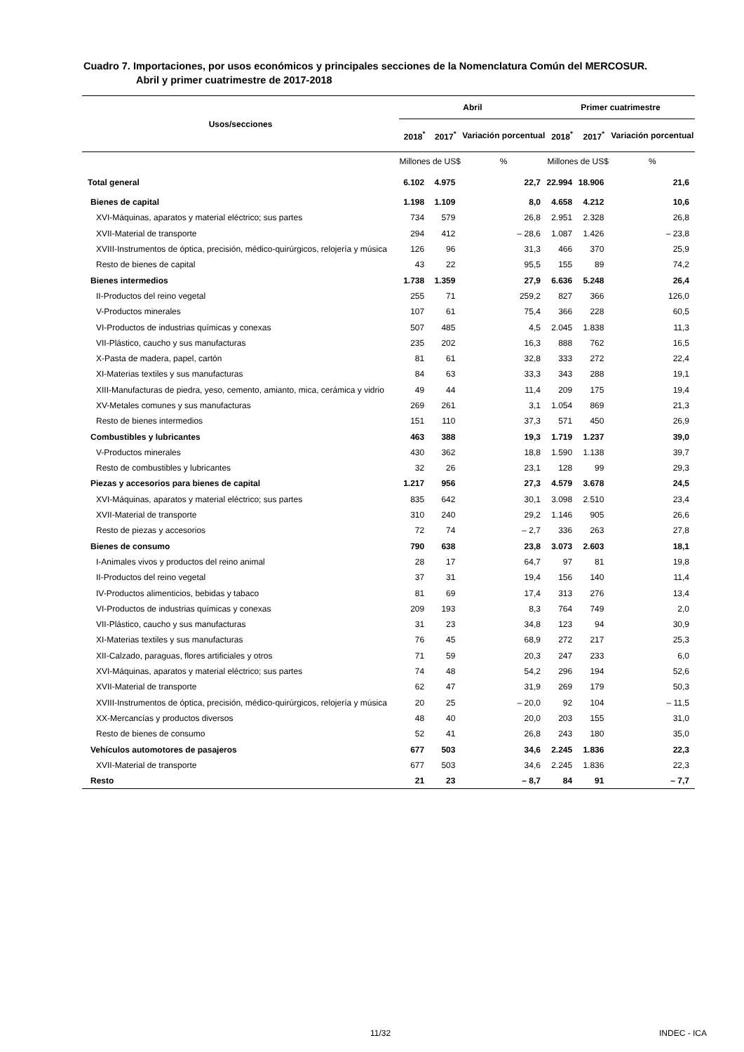Cuadro 7. Importaciones, por usos económicos y principales secciones de la Nomenclatura Común del MERCOSUR.
Abril y primer cuatrimestre de 2017-2018
| Usos/secciones | Abril | | | Primer cuatrimestre | | |
| --- | --- | --- | --- | --- | --- | --- |
| | 2018<sup>*</sup> | 2017<sup>*</sup> | Variación porcentual | 2018<sup>*</sup> | 2017<sup>*</sup> | Variación porcentual |
| | Millones de US$ | | % | Millones de US$ | | % |
| Total general | 6.102 | 4.975 | 22,7 | 22.994 | 18.906 | 21,6 |
| Bienes de capital | 1.198 | 1.109 | 8,0 | 4.658 | 4.212 | 10,6 |
| XVI-Máquinas, aparatos y material eléctrico; sus partes | 734 | 579 | 26,8 | 2.951 | 2.328 | 26,8 |
| XVII-Material de transporte | 294 | 412 | – 28,6 | 1.087 | 1.426 | – 23,8 |
| XVIII-Instrumentos de óptica, precisión, médico-quirúrgicos, relojería y música | 126 | 96 | 31,3 | 466 | 370 | 25,9 |
| Resto de bienes de capital | 43 | 22 | 95,5 | 155 | 89 | 74,2 |
| Bienes intermedios | 1.738 | 1.359 | 27,9 | 6.636 | 5.248 | 26,4 |
| II-Productos del reino vegetal | 255 | 71 | 259,2 | 827 | 366 | 126,0 |
| V-Productos minerales | 107 | 61 | 75,4 | 366 | 228 | 60,5 |
| VI-Productos de industrias químicas y conexas | 507 | 485 | 4,5 | 2.045 | 1.838 | 11,3 |
| VII-Plástico, caucho y sus manufacturas | 235 | 202 | 16,3 | 888 | 762 | 16,5 |
| X-Pasta de madera, papel, cartón | 81 | 61 | 32,8 | 333 | 272 | 22,4 |
| XI-Materias textiles y sus manufacturas | 84 | 63 | 33,3 | 343 | 288 | 19,1 |
| XIII-Manufacturas de piedra, yeso, cemento, amianto, mica, cerámica y vidrio | 49 | 44 | 11,4 | 209 | 175 | 19,4 |
| XV-Metales comunes y sus manufacturas | 269 | 261 | 3,1 | 1.054 | 869 | 21,3 |
| Resto de bienes intermedios | 151 | 110 | 37,3 | 571 | 450 | 26,9 |
| Combustibles y lubricantes | 463 | 388 | 19,3 | 1.719 | 1.237 | 39,0 |
| V-Productos minerales | 430 | 362 | 18,8 | 1.590 | 1.138 | 39,7 |
| Resto de combustibles y lubricantes | 32 | 26 | 23,1 | 128 | 99 | 29,3 |
| Piezas y accesorios para bienes de capital | 1.217 | 956 | 27,3 | 4.579 | 3.678 | 24,5 |
| XVI-Máquinas, aparatos y material eléctrico; sus partes | 835 | 642 | 30,1 | 3.098 | 2.510 | 23,4 |
| XVII-Material de transporte | 310 | 240 | 29,2 | 1.146 | 905 | 26,6 |
| Resto de piezas y accesorios | 72 | 74 | – 2,7 | 336 | 263 | 27,8 |
| Bienes de consumo | 790 | 638 | 23,8 | 3.073 | 2.603 | 18,1 |
| I-Animales vivos y productos del reino animal | 28 | 17 | 64,7 | 97 | 81 | 19,8 |
| II-Productos del reino vegetal | 37 | 31 | 19,4 | 156 | 140 | 11,4 |
| IV-Productos alimenticios, bebidas y tabaco | 81 | 69 | 17,4 | 313 | 276 | 13,4 |
| VI-Productos de industrias químicas y conexas | 209 | 193 | 8,3 | 764 | 749 | 2,0 |
| VII-Plástico, caucho y sus manufacturas | 31 | 23 | 34,8 | 123 | 94 | 30,9 |
| XI-Materias textiles y sus manufacturas | 76 | 45 | 68,9 | 272 | 217 | 25,3 |
| XII-Calzado, paraguas, flores artificiales y otros | 71 | 59 | 20,3 | 247 | 233 | 6,0 |
| XVI-Máquinas, aparatos y material eléctrico; sus partes | 74 | 48 | 54,2 | 296 | 194 | 52,6 |
| XVII-Material de transporte | 62 | 47 | 31,9 | 269 | 179 | 50,3 |
| XVIII-Instrumentos de óptica, precisión, médico-quirúrgicos, relojería y música | 20 | 25 | – 20,0 | 92 | 104 | – 11,5 |
| XX-Mercancías y productos diversos | 48 | 40 | 20,0 | 203 | 155 | 31,0 |
| Resto de bienes de consumo | 52 | 41 | 26,8 | 243 | 180 | 35,0 |
| Vehículos automotores de pasajeros | 677 | 503 | 34,6 | 2.245 | 1.836 | 22,3 |
| XVII-Material de transporte | 677 | 503 | 34,6 | 2.245 | 1.836 | 22,3 |
| Resto | 21 | 23 | – 8,7 | 84 | 91 | – 7,7 |
11/32 INDEC - ICA